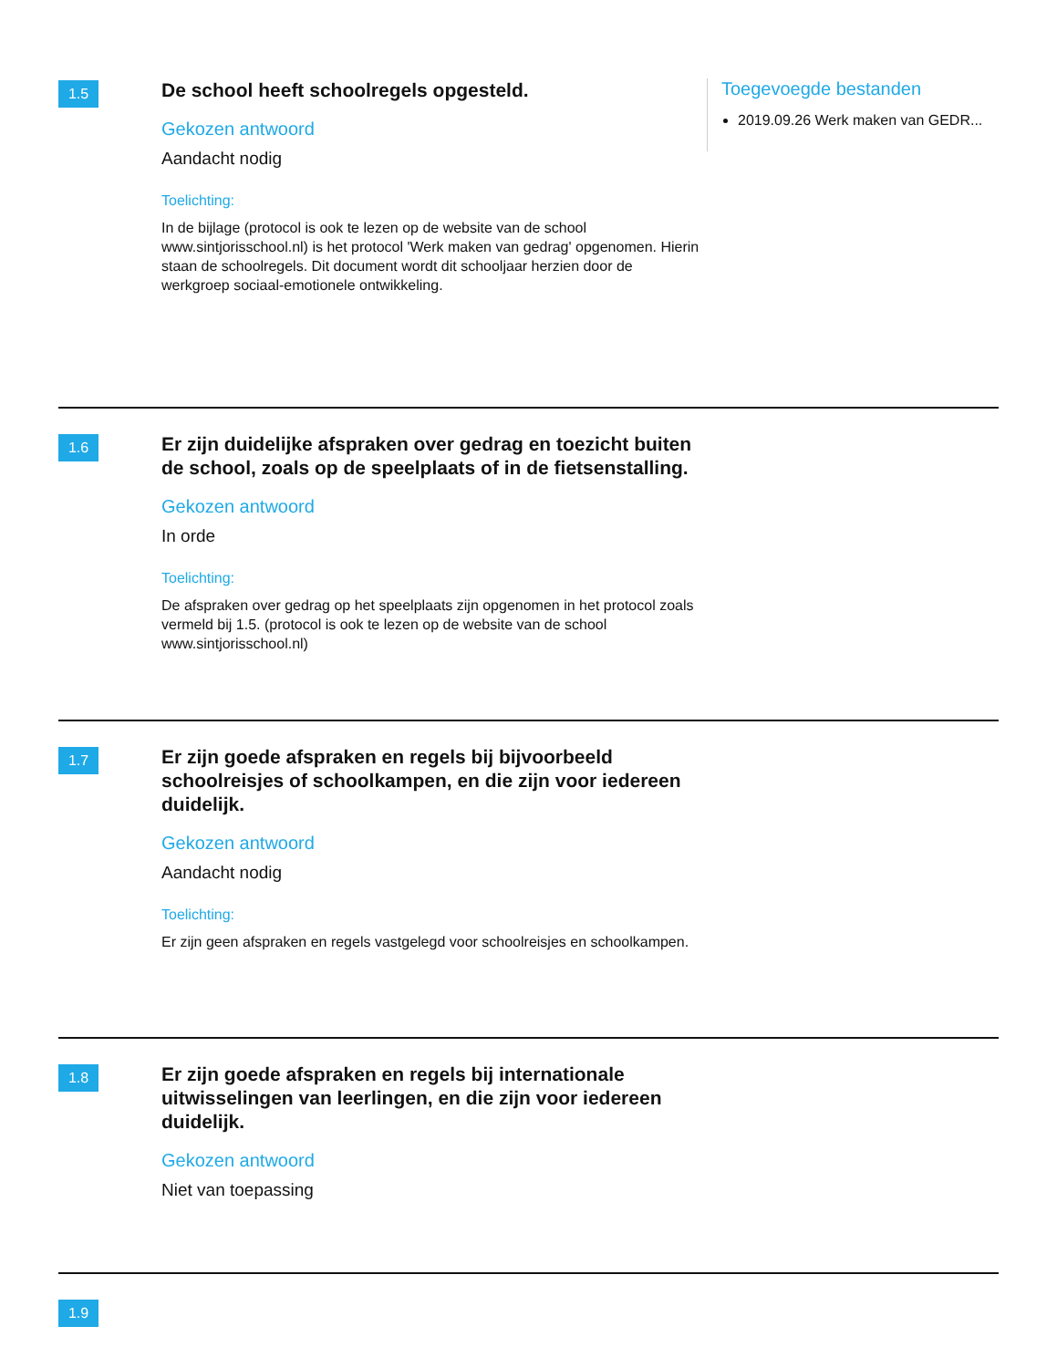1.5
De school heeft schoolregels opgesteld.
Gekozen antwoord
Aandacht nodig
Toelichting:
In de bijlage (protocol is ook te lezen op de website van de school www.sintjorisschool.nl) is het protocol 'Werk maken van gedrag' opgenomen. Hierin staan de schoolregels. Dit document wordt dit schooljaar herzien door de werkgroep sociaal-emotionele ontwikkeling.
Toegevoegde bestanden
2019.09.26 Werk maken van GEDR...
1.6
Er zijn duidelijke afspraken over gedrag en toezicht buiten de school, zoals op de speelplaats of in de fietsenstalling.
Gekozen antwoord
In orde
Toelichting:
De afspraken over gedrag op het speelplaats zijn opgenomen in het protocol zoals vermeld bij 1.5. (protocol is ook te lezen op de website van de school www.sintjorisschool.nl)
1.7
Er zijn goede afspraken en regels bij bijvoorbeeld schoolreisjes of schoolkampen, en die zijn voor iedereen duidelijk.
Gekozen antwoord
Aandacht nodig
Toelichting:
Er zijn geen afspraken en regels vastgelegd voor schoolreisjes en schoolkampen.
1.8
Er zijn goede afspraken en regels bij internationale uitwisselingen van leerlingen, en die zijn voor iedereen duidelijk.
Gekozen antwoord
Niet van toepassing
1.9